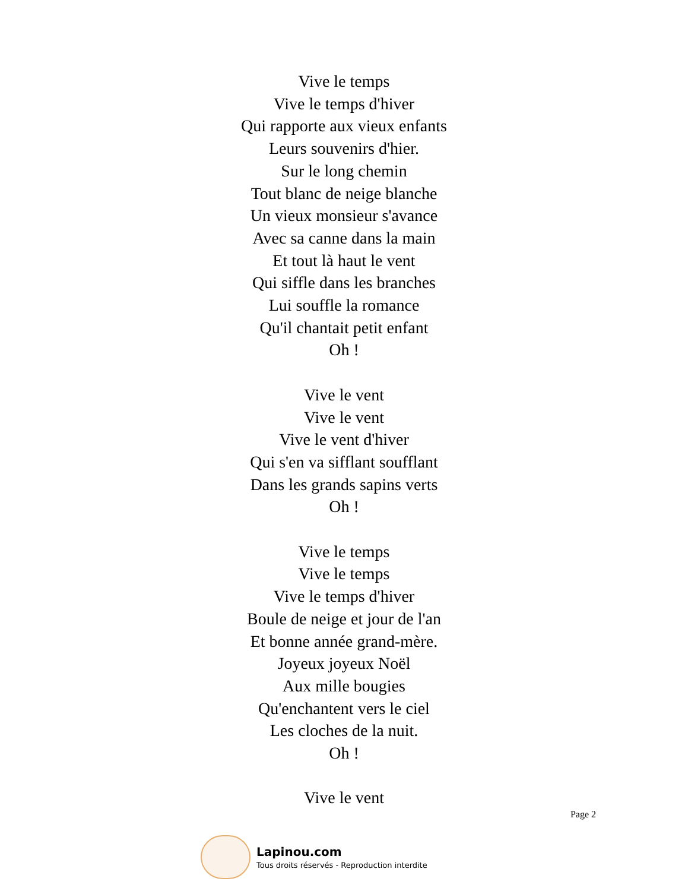Vive le temps
Vive le temps d'hiver
Qui rapporte aux vieux enfants
Leurs souvenirs d'hier.
Sur le long chemin
Tout blanc de neige blanche
Un vieux monsieur s'avance
Avec sa canne dans la main
Et tout là haut le vent
Qui siffle dans les branches
Lui souffle la romance
Qu'il chantait petit enfant
Oh !
Vive le vent
Vive le vent
Vive le vent d'hiver
Qui s'en va sifflant soufflant
Dans les grands sapins verts
Oh !
Vive le temps
Vive le temps
Vive le temps d'hiver
Boule de neige et jour de l'an
Et bonne année grand-mère.
Joyeux joyeux Noël
Aux mille bougies
Qu'enchantent vers le ciel
Les cloches de la nuit.
Oh !
Vive le vent
Page 2
Lapinou.com
Tous droits réservés - Reproduction interdite